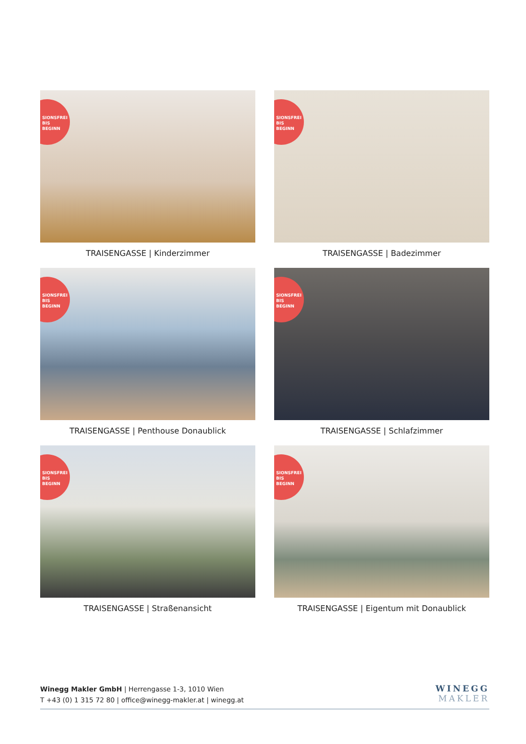SIONSFREI
BIS
BEGINN
TRAISENGASSE | Kinderzimmer
SIONSFREI
BIS
BEGINN
TRAISENGASSE | Badezimmer
SIONSFREI
BIS
BEGINN
TRAISENGASSE | Penthouse Donaublick
SIONSFREI
BIS
BEGINN
TRAISENGASSE | Schlafzimmer
SIONSFREI
BIS
BEGINN
TRAISENGASSE | Straßenansicht
SIONSFREI
BIS
BEGINN
TRAISENGASSE | Eigentum mit Donaublick
Winegg Makler GmbH | Herrengasse 1-3, 1010 Wien
T +43 (0) 1 315 72 80 | office@winegg-makler.at | winegg.at
WINEGG
MAKLER